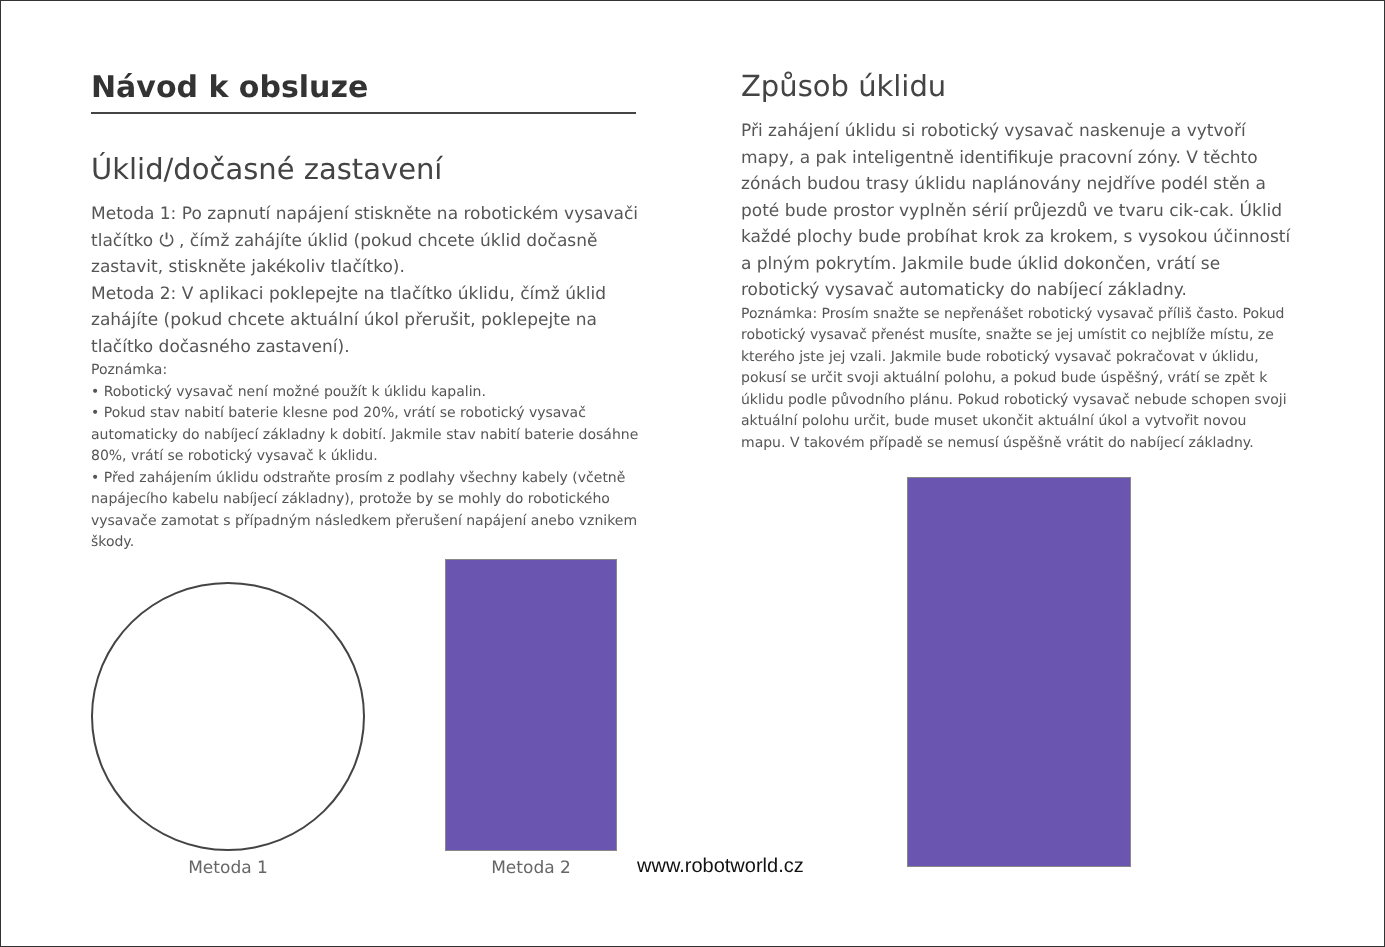Návod k obsluze
Úklid/dočasné zastavení
Metoda 1: Po zapnutí napájení stiskněte na robotickém vysavači tlačítko ⏻ , čímž zahájíte úklid (pokud chcete úklid dočasně zastavit, stiskněte jakékoliv tlačítko).
Metoda 2: V aplikaci poklepejte na tlačítko úklidu, čímž úklid zahájíte (pokud chcete aktuální úkol přerušit, poklepejte na tlačítko dočasného zastavení).
Poznámka:
• Robotický vysavač není možné použít k úklidu kapalin.
• Pokud stav nabití baterie klesne pod 20%, vrátí se robotický vysavač automaticky do nabíjecí základny k dobití. Jakmile stav nabití baterie dosáhne 80%, vrátí se robotický vysavač k úklidu.
• Před zahájením úklidu odstraňte prosím z podlahy všechny kabely (včetně napájecího kabelu nabíjecí základny), protože by se mohly do robotického vysavače zamotat s případným následkem přerušení napájení anebo vznikem škody.
Metoda 1
Metoda 2
www.robotworld.cz
Způsob úklidu
Při zahájení úklidu si robotický vysavač naskenuje a vytvoří mapy, a pak inteligentně identifikuje pracovní zóny. V těchto zónách budou trasy úklidu naplánovány nejdříve podél stěn a poté bude prostor vyplněn sérií průjezdů ve tvaru cik-cak. Úklid každé plochy bude probíhat krok za krokem, s vysokou účinností a plným pokrytím. Jakmile bude úklid dokončen, vrátí se robotický vysavač automaticky do nabíjecí základny.
Poznámka: Prosím snažte se nepřenášet robotický vysavač příliš často. Pokud robotický vysavač přenést musíte, snažte se jej umístit co nejblíže místu, ze kterého jste jej vzali. Jakmile bude robotický vysavač pokračovat v úklidu, pokusí se určit svoji aktuální polohu, a pokud bude úspěšný, vrátí se zpět k úklidu podle původního plánu. Pokud robotický vysavač nebude schopen svoji aktuální polohu určit, bude muset ukončit aktuální úkol a vytvořit novou mapu. V takovém případě se nemusí úspěšně vrátit do nabíjecí základny.